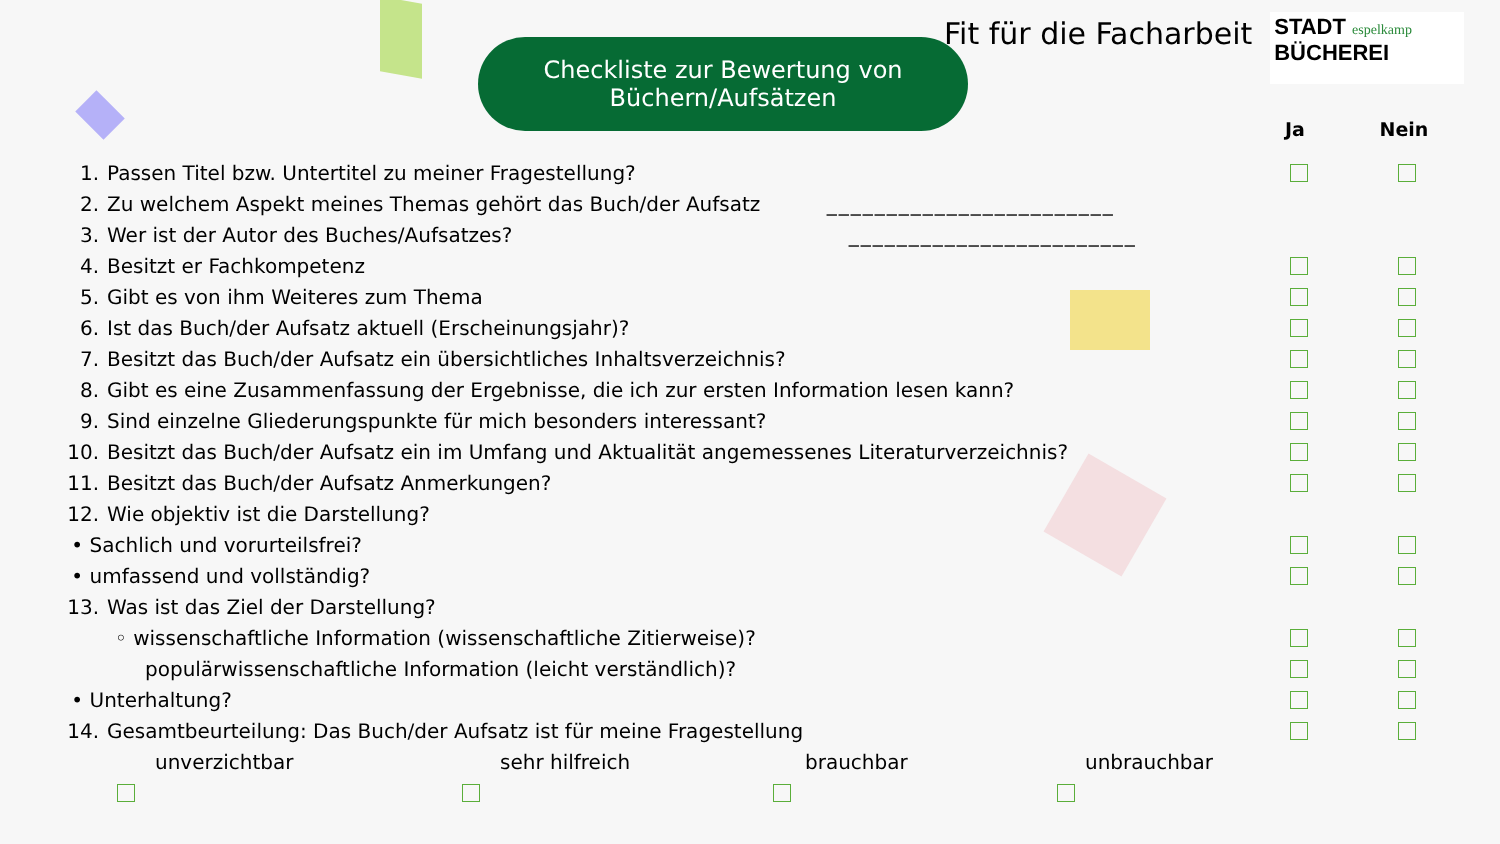Checkliste zur Bewertung von
Büchern/Aufsätzen
Fit für die Facharbeit
STADT espelkamp
BÜCHEREI
Ja Nein
1. Passen Titel bzw. Untertitel zu meiner Fragestellung?
2. Zu welchem Aspekt meines Themas gehört das Buch/der Aufsatz ________________________
3. Wer ist der Autor des Buches/Aufsatzes? ________________________
4. Besitzt er Fachkompetenz
5. Gibt es von ihm Weiteres zum Thema
6. Ist das Buch/der Aufsatz aktuell (Erscheinungsjahr)?
7. Besitzt das Buch/der Aufsatz ein übersichtliches Inhaltsverzeichnis?
8. Gibt es eine Zusammenfassung der Ergebnisse, die ich zur ersten Information lesen kann?
9. Sind einzelne Gliederungspunkte für mich besonders interessant?
10. Besitzt das Buch/der Aufsatz ein im Umfang und Aktualität angemessenes Literaturverzeichnis?
11. Besitzt das Buch/der Aufsatz Anmerkungen?
12. Wie objektiv ist die Darstellung?
• Sachlich und vorurteilsfrei?
• umfassend und vollständig?
13. Was ist das Ziel der Darstellung?
◦ wissenschaftliche Information (wissenschaftliche Zitierweise)?
populärwissenschaftliche Information (leicht verständlich)?
• Unterhaltung?
14. Gesamtbeurteilung: Das Buch/der Aufsatz ist für meine Fragestellung
unverzichtbar sehr hilfreich brauchbar unbrauchbar